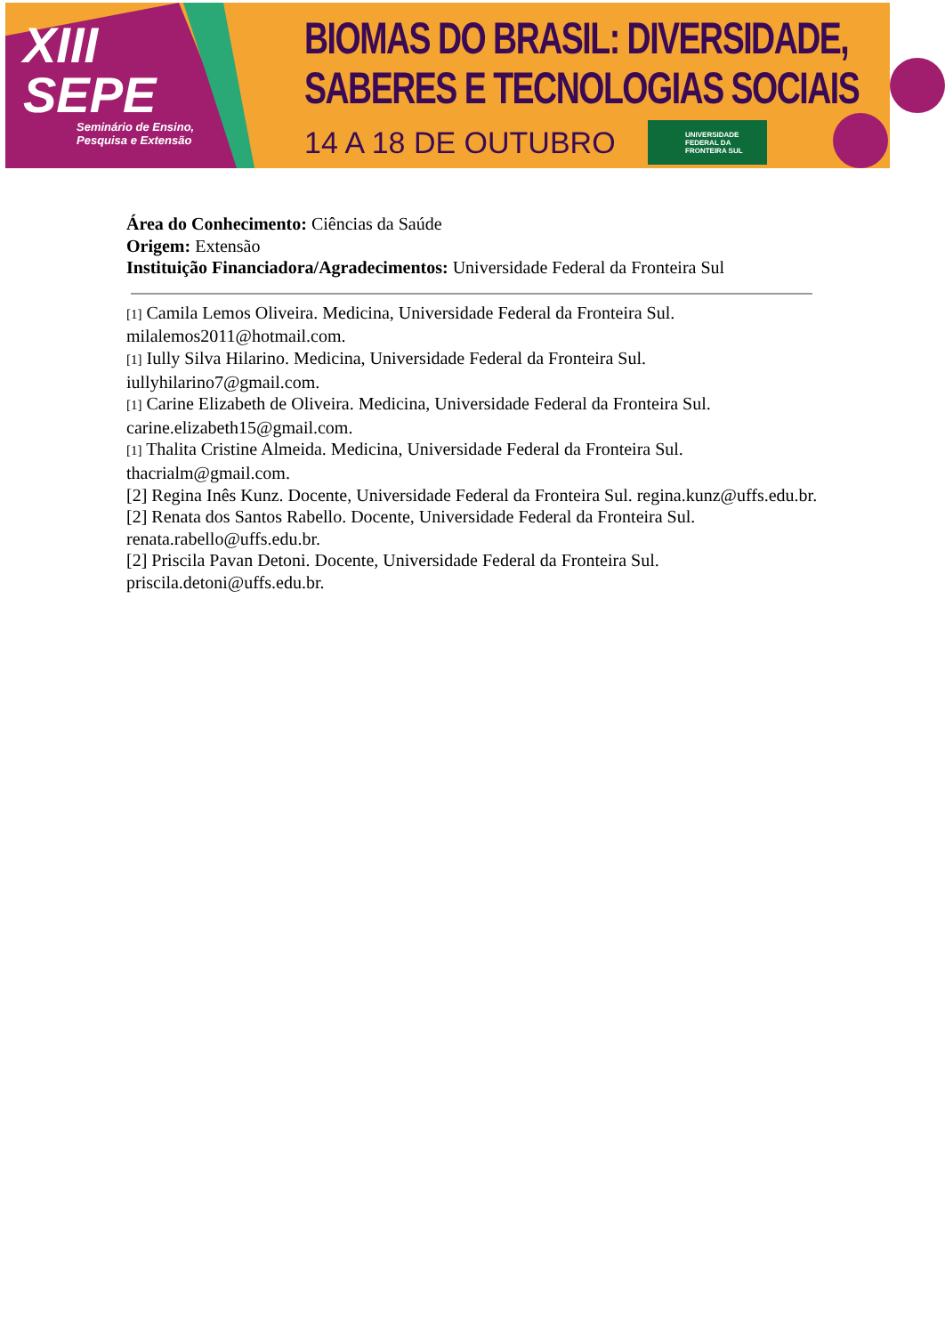XIII
SEPE
Seminário de Ensino,
Pesquisa e Extensão
BIOMAS DO BRASIL: DIVERSIDADE,
SABERES E TECNOLOGIAS SOCIAIS
14 A 18 DE OUTUBRO
UNIVERSIDADE
FEDERAL DA
FRONTEIRA SUL
Área do Conhecimento: Ciências da Saúde
Origem: Extensão
Instituição Financiadora/Agradecimentos: Universidade Federal da Fronteira Sul
[1] Camila Lemos Oliveira. Medicina, Universidade Federal da Fronteira Sul. milalemos2011@hotmail.com.
[1] Iully Silva Hilarino. Medicina, Universidade Federal da Fronteira Sul. iullyhilarino7@gmail.com.
[1] Carine Elizabeth de Oliveira. Medicina, Universidade Federal da Fronteira Sul. carine.elizabeth15@gmail.com.
[1] Thalita Cristine Almeida. Medicina, Universidade Federal da Fronteira Sul. thacrialm@gmail.com.
[2] Regina Inês Kunz. Docente, Universidade Federal da Fronteira Sul. regina.kunz@uffs.edu.br.
[2] Renata dos Santos Rabello. Docente, Universidade Federal da Fronteira Sul. renata.rabello@uffs.edu.br.
[2] Priscila Pavan Detoni. Docente, Universidade Federal da Fronteira Sul. priscila.detoni@uffs.edu.br.